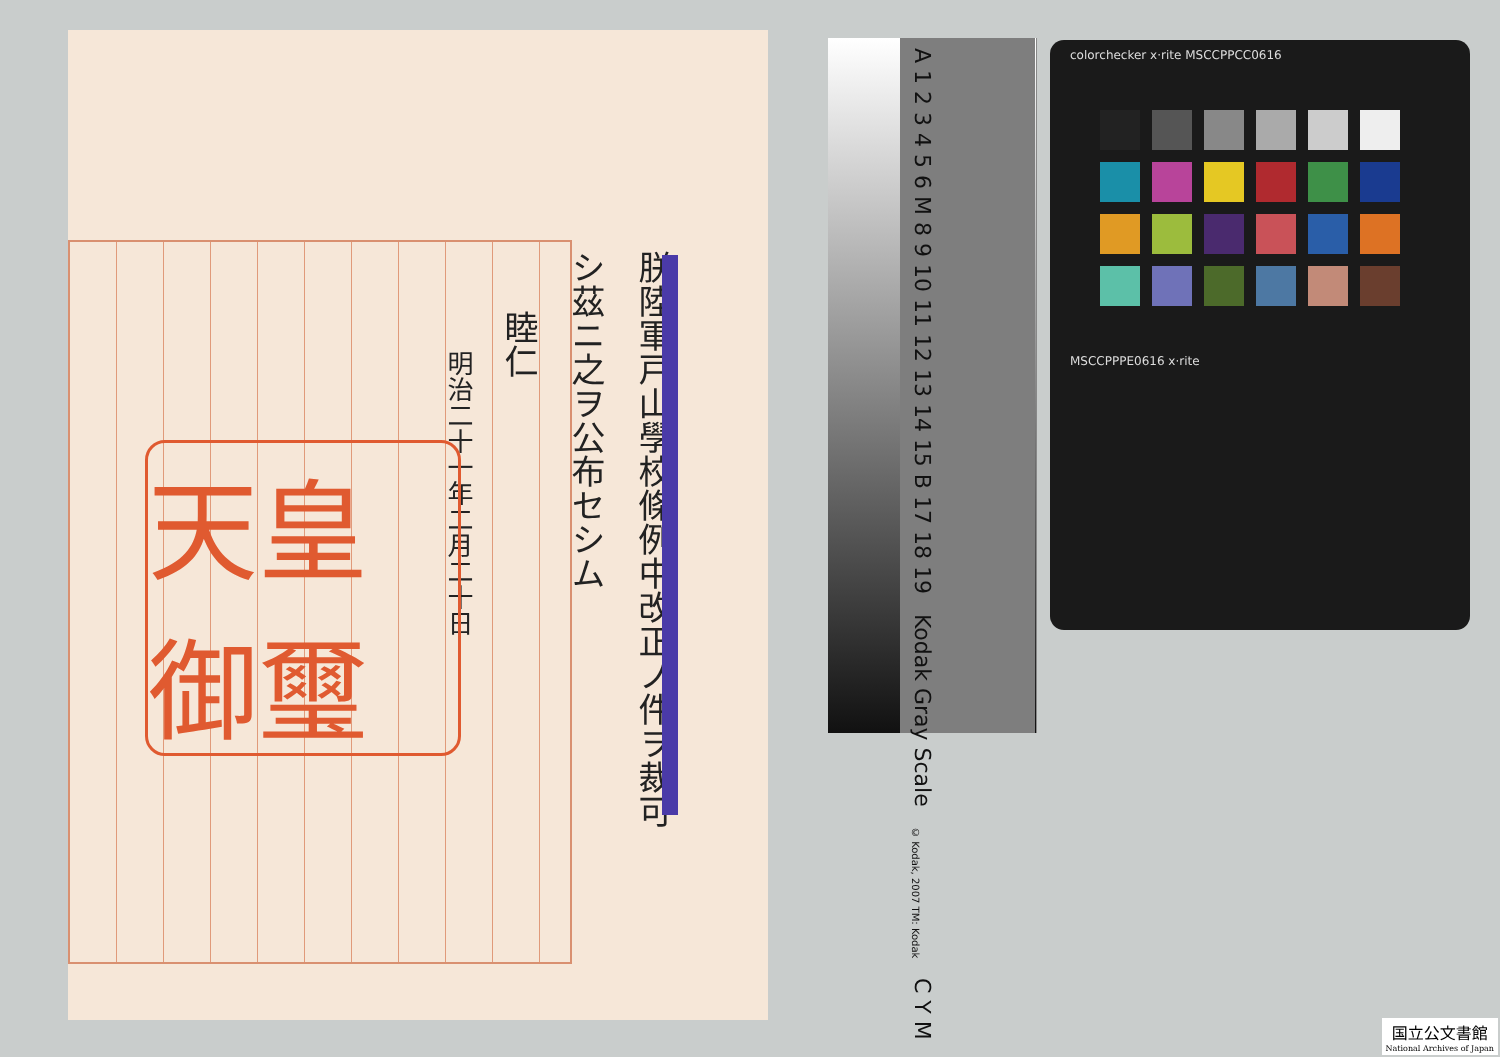朕陸軍戸山學校條例中改正ノ件ヲ裁可
シ茲ニ之ヲ公布セシム
睦仁
明治二十一年二月二十日
天皇御璽
A 1 2 3 4 5 6 M 8 9 10 11 12 13 14 15 B 17 18 19
Kodak Gray Scale
© Kodak, 2007 TM: Kodak
C Y M
colorchecker x·rite MSCCPPCC0616
MSCCPPPE0616 x·rite
国立公文書館
National Archives of Japan